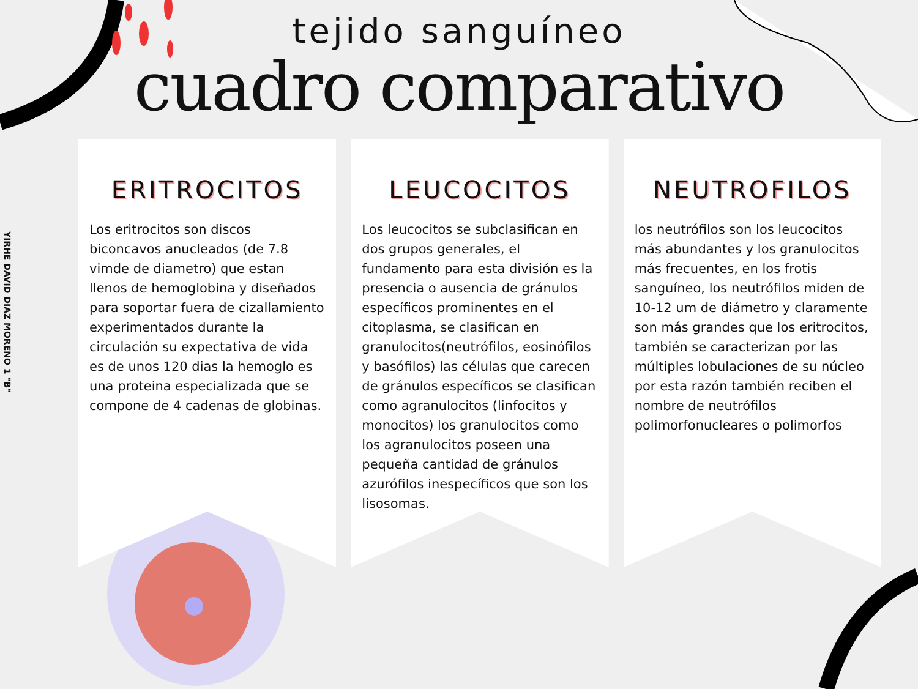YIRHE DAVID DIAZ MORENO 1 "B"
tejido sanguíneo
cuadro comparativo
ERITROCITOS
Los eritrocitos son discos biconcavos anucleados (de 7.8 vimde de diametro) que estan llenos de hemoglobina y diseñados para soportar fuera de cizallamiento experimentados durante la circulación su expectativa de vida es de unos 120 dias la hemoglo es una proteina especializada que se compone de 4 cadenas de globinas.
LEUCOCITOS
Los leucocitos se subclasifican en dos grupos generales, el fundamento para esta división es la presencia o ausencia de gránulos específicos prominentes en el citoplasma, se clasifican en granulocitos(neutrófilos, eosinófilos y basófilos) las células que carecen de gránulos específicos se clasifican como agranulocitos (linfocitos y monocitos) los granulocitos como los agranulocitos poseen una pequeña cantidad de gránulos azurófilos inespecíficos que son los lisosomas.
NEUTROFILOS
los neutrófilos son los leucocitos más abundantes y los granulocitos más frecuentes, en los frotis sanguíneo, los neutrófilos miden de 10-12 um de diámetro y claramente son más grandes que los eritrocitos, también se caracterizan por las múltiples lobulaciones de su núcleo por esta razón también reciben el nombre de neutrófilos polimorfonucleares o polimorfos